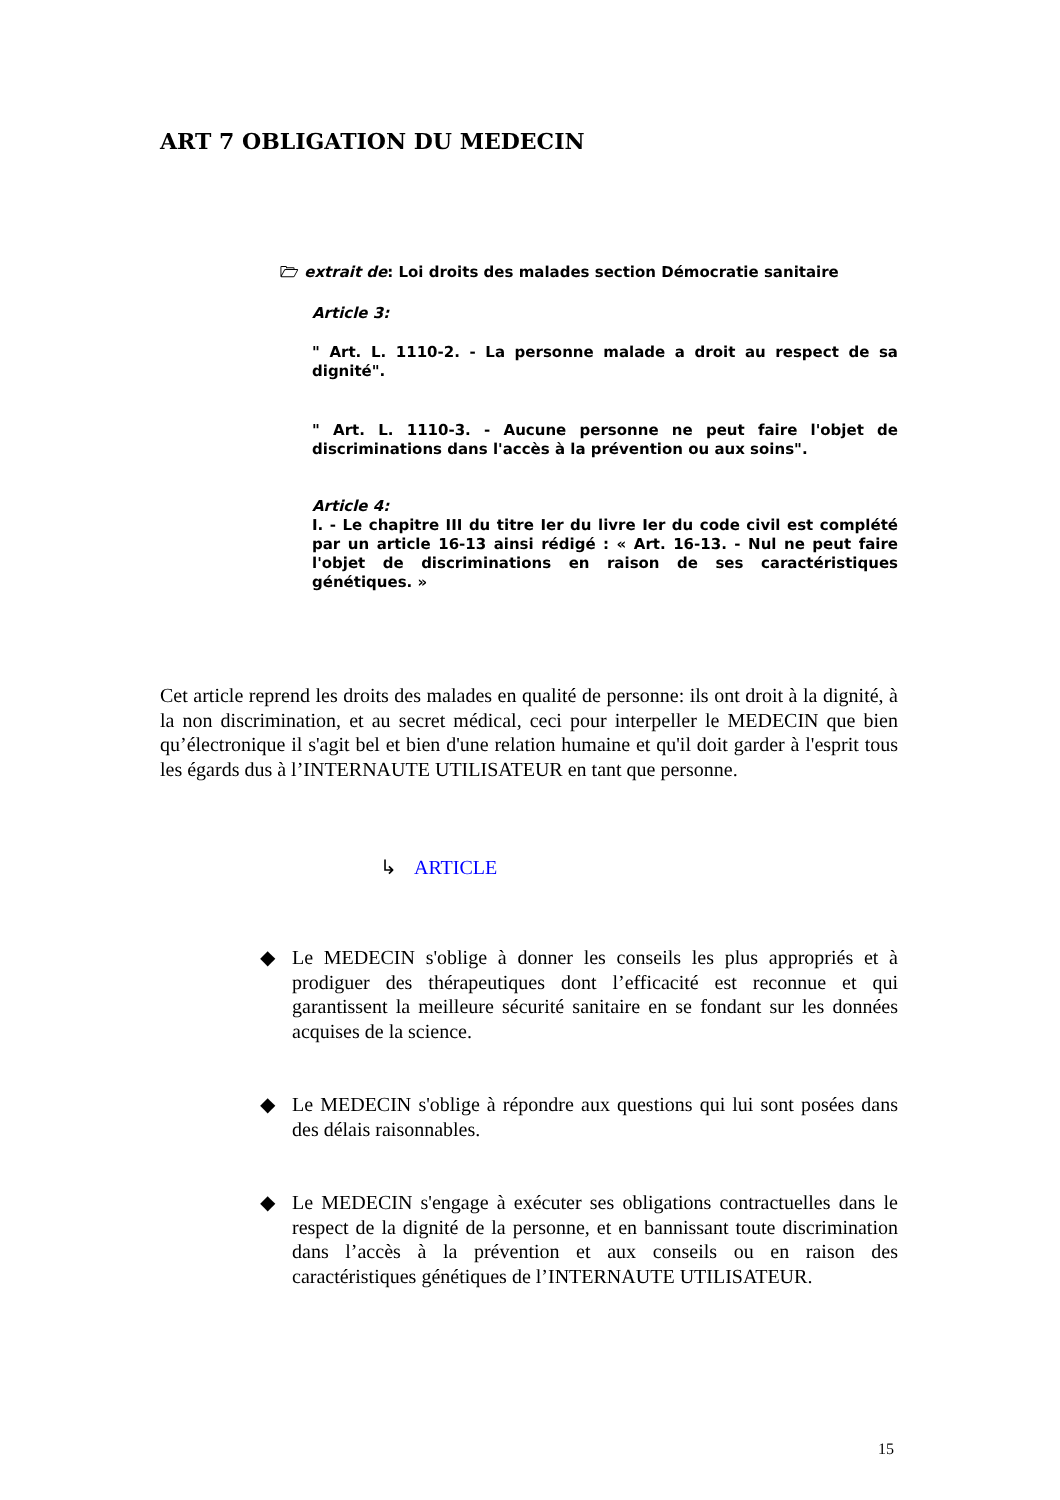ART 7 OBLIGATION DU MEDECIN
🗁 extrait de: Loi droits des malades section Démocratie sanitaire
Article 3:
" Art. L. 1110-2. - La personne malade a droit au respect de sa dignité".
" Art. L. 1110-3. - Aucune personne ne peut faire l'objet de discriminations dans l'accès à la prévention ou aux soins".
Article 4:
I. - Le chapitre III du titre Ier du livre Ier du code civil est complété par un article 16-13 ainsi rédigé : « Art. 16-13. - Nul ne peut faire l'objet de discriminations en raison de ses caractéristiques génétiques. »
Cet article reprend les droits des malades en qualité de personne: ils ont droit à la dignité, à la non discrimination, et au secret médical, ceci pour interpeller le MEDECIN que bien qu’électronique il s'agit bel et bien d'une relation humaine et qu'il doit garder à l'esprit tous les égards dus à l’INTERNAUTE UTILISATEUR en tant que personne.
↳ ARTICLE
◆
Le MEDECIN s'oblige à donner les conseils les plus appropriés et à prodiguer des thérapeutiques dont l’efficacité est reconnue et qui garantissent la meilleure sécurité sanitaire en se fondant sur les données acquises de la science.
◆
Le MEDECIN s'oblige à répondre aux questions qui lui sont posées dans des délais raisonnables.
◆
Le MEDECIN s'engage à exécuter ses obligations contractuelles dans le respect de la dignité de la personne, et en bannissant toute discrimination dans l’accès à la prévention et aux conseils ou en raison des caractéristiques génétiques de l’INTERNAUTE UTILISATEUR.
15